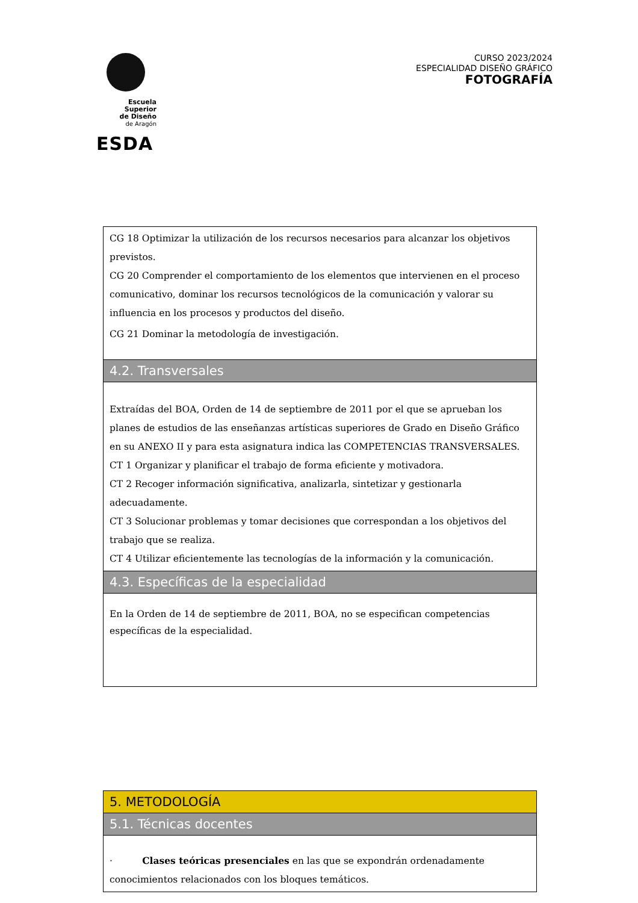Escuela Superior
de Diseño
de Aragón
ESDA
CURSO 2023/2024
ESPECIALIDAD DISEÑO GRÁFICO
FOTOGRAFÍA
CG 18 Optimizar la utilización de los recursos necesarios para alcanzar los objetivos previstos.
CG 20 Comprender el comportamiento de los elementos que intervienen en el proceso comunicativo, dominar los recursos tecnológicos de la comunicación y valorar su influencia en los procesos y productos del diseño.
CG 21 Dominar la metodología de investigación.
4.2. Transversales
Extraídas del BOA, Orden de 14 de septiembre de 2011 por el que se aprueban los planes de estudios de las enseñanzas artísticas superiores de Grado en Diseño Gráfico en su ANEXO II y para esta asignatura indica las COMPETENCIAS TRANSVERSALES.
CT 1 Organizar y planificar el trabajo de forma eficiente y motivadora.
CT 2 Recoger información significativa, analizarla, sintetizar y gestionarla adecuadamente.
CT 3 Solucionar problemas y tomar decisiones que correspondan a los objetivos del trabajo que se realiza.
CT 4 Utilizar eficientemente las tecnologías de la información y la comunicación.
4.3. Específicas de la especialidad
En la Orden de 14 de septiembre de 2011, BOA, no se especifican competencias específicas de la especialidad.
5. METODOLOGÍA
5.1. Técnicas docentes
· Clases teóricas presenciales en las que se expondrán ordenadamente conocimientos relacionados con los bloques temáticos.